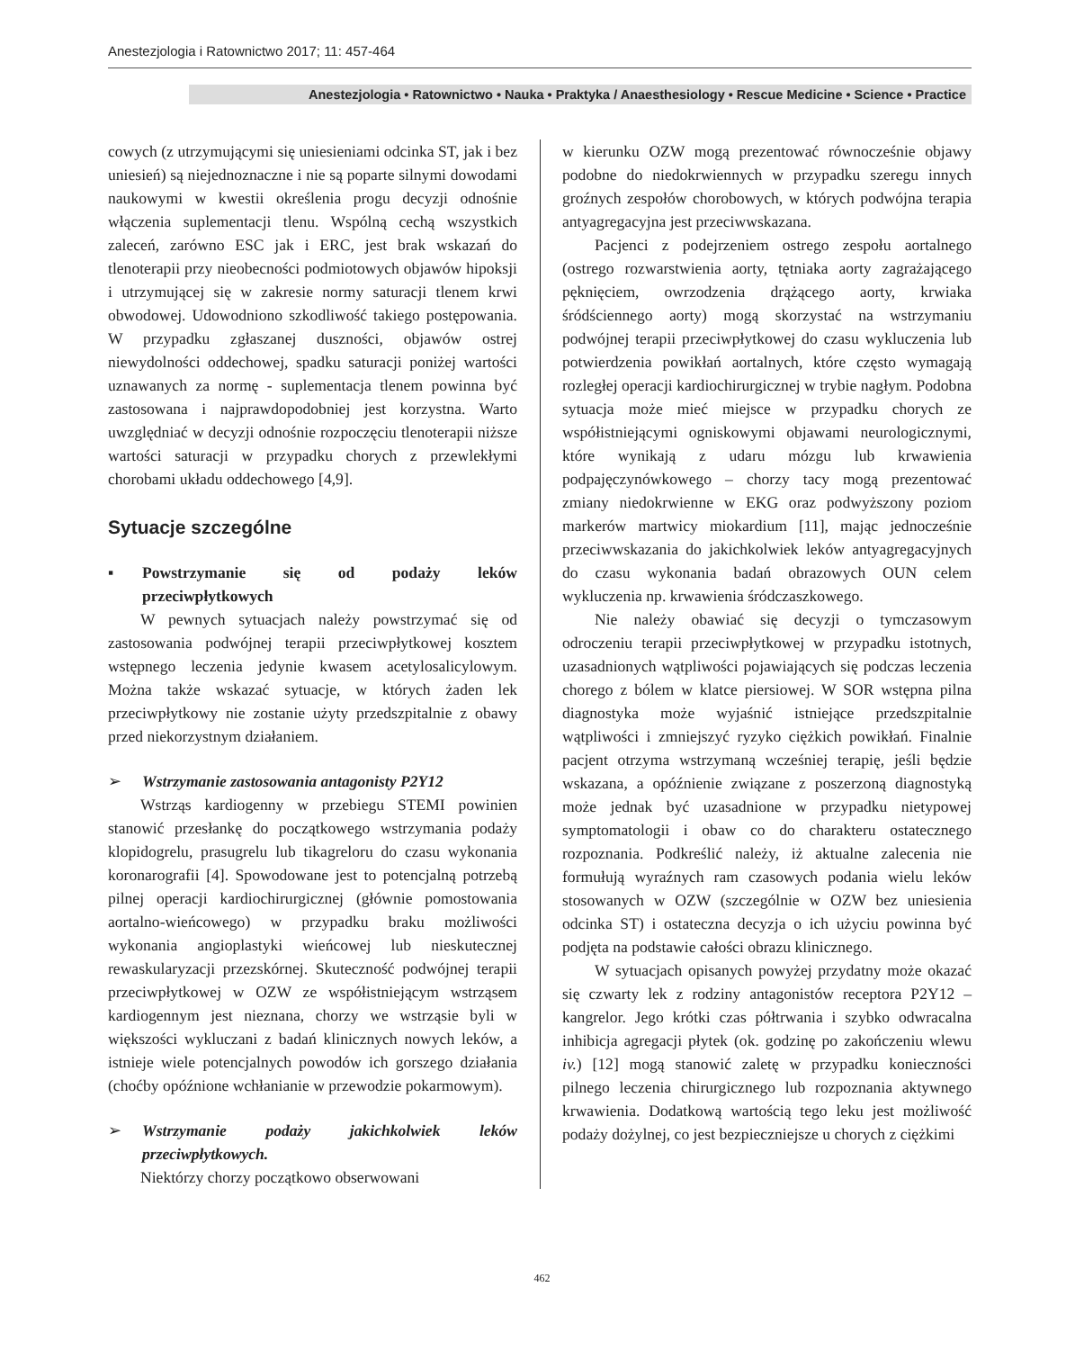Anestezjologia i Ratownictwo 2017; 11: 457-464
Anestezjologia • Ratownictwo • Nauka • Praktyka / Anaesthesiology • Rescue Medicine • Science • Practice
cowych (z utrzymującymi się uniesieniami odcinka ST, jak i bez uniesień) są niejednoznaczne i nie są poparte silnymi dowodami naukowymi w kwestii określenia progu decyzji odnośnie włączenia suplementacji tlenu. Wspólną cechą wszystkich zaleceń, zarówno ESC jak i ERC, jest brak wskazań do tlenoterapii przy nieobecności podmiotowych objawów hipoksji i utrzymującej się w zakresie normy saturacji tlenem krwi obwodowej. Udowodniono szkodliwość takiego postępowania. W przypadku zgłaszanej duszności, objawów ostrej niewydolności oddechowej, spadku saturacji poniżej wartości uznawanych za normę - suplementacja tlenem powinna być zastosowana i najprawdopodobniej jest korzystna. Warto uwzględniać w decyzji odnośnie rozpoczęciu tlenoterapii niższe wartości saturacji w przypadku chorych z przewlekłymi chorobami układu oddechowego [4,9].
Sytuacje szczególne
▪ Powstrzymanie się od podaży leków przeciwpłytkowych
W pewnych sytuacjach należy powstrzymać się od zastosowania podwójnej terapii przeciwpłytkowej kosztem wstępnego leczenia jedynie kwasem acetylosalicylowym. Można także wskazać sytuacje, w których żaden lek przeciwpłytkowy nie zostanie użyty przedszpitalnie z obawy przed niekorzystnym działaniem.
➢ Wstrzymanie zastosowania antagonisty P2Y12
Wstrząs kardiogenny w przebiegu STEMI powinien stanowić przesłankę do początkowego wstrzymania podaży klopidogrelu, prasugrelu lub tikagreloru do czasu wykonania koronarografii [4]. Spowodowane jest to potencjalną potrzebą pilnej operacji kardiochirurgicznej (głównie pomostowania aortalno-wieńcowego) w przypadku braku możliwości wykonania angioplastyki wieńcowej lub nieskutecznej rewaskularyzacji przezskórnej. Skuteczność podwójnej terapii przeciwpłytkowej w OZW ze współistniejącym wstrząsem kardiogennym jest nieznana, chorzy we wstrząsie byli w większości wykluczani z badań klinicznych nowych leków, a istnieje wiele potencjalnych powodów ich gorszego działania (choćby opóźnione wchłanianie w przewodzie pokarmowym).
➢ Wstrzymanie podaży jakichkolwiek leków przeciwpłytkowych.
Niektórzy chorzy początkowo obserwowani
w kierunku OZW mogą prezentować równocześnie objawy podobne do niedokrwiennych w przypadku szeregu innych groźnych zespołów chorobowych, w których podwójna terapia antyagregacyjna jest przeciwwskazana.
Pacjenci z podejrzeniem ostrego zespołu aortalnego (ostrego rozwarstwienia aorty, tętniaka aorty zagrażającego pęknięciem, owrzodzenia drążącego aorty, krwiaka śródściennego aorty) mogą skorzystać na wstrzymaniu podwójnej terapii przeciwpłytkowej do czasu wykluczenia lub potwierdzenia powikłań aortalnych, które często wymagają rozległej operacji kardiochirurgicznej w trybie nagłym. Podobna sytuacja może mieć miejsce w przypadku chorych ze współistniejącymi ogniskowymi objawami neurologicznymi, które wynikają z udaru mózgu lub krwawienia podpajęczynówkowego – chorzy tacy mogą prezentować zmiany niedokrwienne w EKG oraz podwyższony poziom markerów martwicy miokardium [11], mając jednocześnie przeciwwskazania do jakichkolwiek leków antyagregacyjnych do czasu wykonania badań obrazowych OUN celem wykluczenia np. krwawienia śródczaszkowego.
Nie należy obawiać się decyzji o tymczasowym odroczeniu terapii przeciwpłytkowej w przypadku istotnych, uzasadnionych wątpliwości pojawiających się podczas leczenia chorego z bólem w klatce piersiowej. W SOR wstępna pilna diagnostyka może wyjaśnić istniejące przedszpitalnie wątpliwości i zmniejszyć ryzyko ciężkich powikłań. Finalnie pacjent otrzyma wstrzymaną wcześniej terapię, jeśli będzie wskazana, a opóźnienie związane z poszerzoną diagnostyką może jednak być uzasadnione w przypadku nietypowej symptomatologii i obaw co do charakteru ostatecznego rozpoznania. Podkreślić należy, iż aktualne zalecenia nie formułują wyraźnych ram czasowych podania wielu leków stosowanych w OZW (szczególnie w OZW bez uniesienia odcinka ST) i ostateczna decyzja o ich użyciu powinna być podjęta na podstawie całości obrazu klinicznego.
W sytuacjach opisanych powyżej przydatny może okazać się czwarty lek z rodziny antagonistów receptora P2Y12 – kangrelor. Jego krótki czas półtrwania i szybko odwracalna inhibicja agregacji płytek (ok. godzinę po zakończeniu wlewu iv.) [12] mogą stanowić zaletę w przypadku konieczności pilnego leczenia chirurgicznego lub rozpoznania aktywnego krwawienia. Dodatkową wartością tego leku jest możliwość podaży dożylnej, co jest bezpieczniejsze u chorych z ciężkimi
462